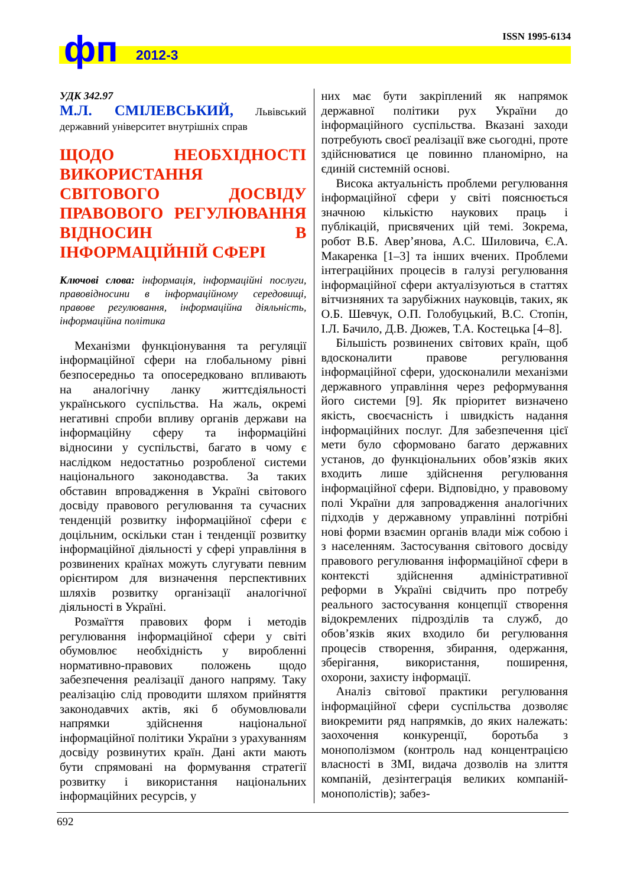ISSN 1995-6134 фп 2012-3
УДК 342.97
М.Л. СМІЛЕВСЬКИЙ, Львівський державний університет внутрішніх справ
ЩОДО НЕОБХІДНОСТІ ВИКОРИСТАННЯ СВІТОВОГО ДОСВІДУ ПРАВОВОГО РЕГУЛЮВАННЯ ВІДНОСИН В ІНФОРМАЦІЙНІЙ СФЕРІ
Ключові слова: інформація, інформаційні послуги, правовідносини в інформаційному середовищі, правове регулювання, інформаційна діяльність, інформаційна політика
Механізми функціонування та регуляції інформаційної сфери на глобальному рівні безпосередньо та опосередковано впливають на аналогічну ланку життєдіяльності українського суспільства. На жаль, окремі негативні спроби впливу органів держави на інформаційну сферу та інформаційні відносини у суспільстві, багато в чому є наслідком недостатньо розробленої системи національного законодавства. За таких обставин впровадження в Україні світового досвіду правового регулювання та сучасних тенденцій розвитку інформаційної сфери є доцільним, оскільки стан і тенденції розвитку інформаційної діяльності у сфері управління в розвинених країнах можуть слугувати певним орієнтиром для визначення перспективних шляхів розвитку організації аналогічної діяльності в Україні.
Розмаїття правових форм і методів регулювання інформаційної сфери у світі обумовлює необхідність у виробленні нормативно-правових положень щодо забезпечення реалізації даного напряму. Таку реалізацію слід проводити шляхом прийняття законодавчих актів, які б обумовлювали напрямки здійснення національної інформаційної політики України з урахуванням досвіду розвинутих країн. Дані акти мають бути спрямовані на формування стратегії розвитку і використання національних інформаційних ресурсів, у
них має бути закріплений як напрямок державної політики рух України до інформаційного суспільства. Вказані заходи потребують своєї реалізації вже сьогодні, проте здійснюватися це повинно планомірно, на єдиній системній основі.
Висока актуальність проблеми регулювання інформаційної сфери у світі пояснюється значною кількістю наукових праць і публікацій, присвячених цій темі. Зокрема, робот В.Б. Авер’янова, А.С. Шиловича, Є.А. Макаренка [1–3] та інших вчених. Проблеми інтеграційних процесів в галузі регулювання інформаційної сфери актуалізуються в статтях вітчизняних та зарубіжних науковців, таких, як О.Б. Шевчук, О.П. Голобуцький, В.С. Стопін, І.Л. Бачило, Д.В. Дюжев, Т.А. Костецька [4–8].
Більшість розвинених світових країн, щоб вдосконалити правове регулювання інформаційної сфери, удосконалили механізми державного управління через реформування його системи [9]. Як пріоритет визначено якість, своєчасність і швидкість надання інформаційних послуг. Для забезпечення цієї мети було сформовано багато державних установ, до функціональних обов’язків яких входить лише здійснення регулювання інформаційної сфери. Відповідно, у правовому полі України для запровадження аналогічних підходів у державному управлінні потрібні нові форми взаємин органів влади між собою і з населенням. Застосування світового досвіду правового регулювання інформаційної сфери в контексті здійснення адміністративної реформи в Україні свідчить про потребу реального застосування концепції створення відокремлених підрозділів та служб, до обов’язків яких входило би регулювання процесів створення, збирання, одержання, зберігання, використання, поширення, охорони, захисту інформації.
Аналіз світової практики регулювання інформаційної сфери суспільства дозволяє виокремити ряд напрямків, до яких належать: заохочення конкуренції, боротьба з монополізмом (контроль над концентрацією власності в ЗМІ, видача дозволів на злиття компаній, дезінтеграція великих компаній-монополістів); забез-
692